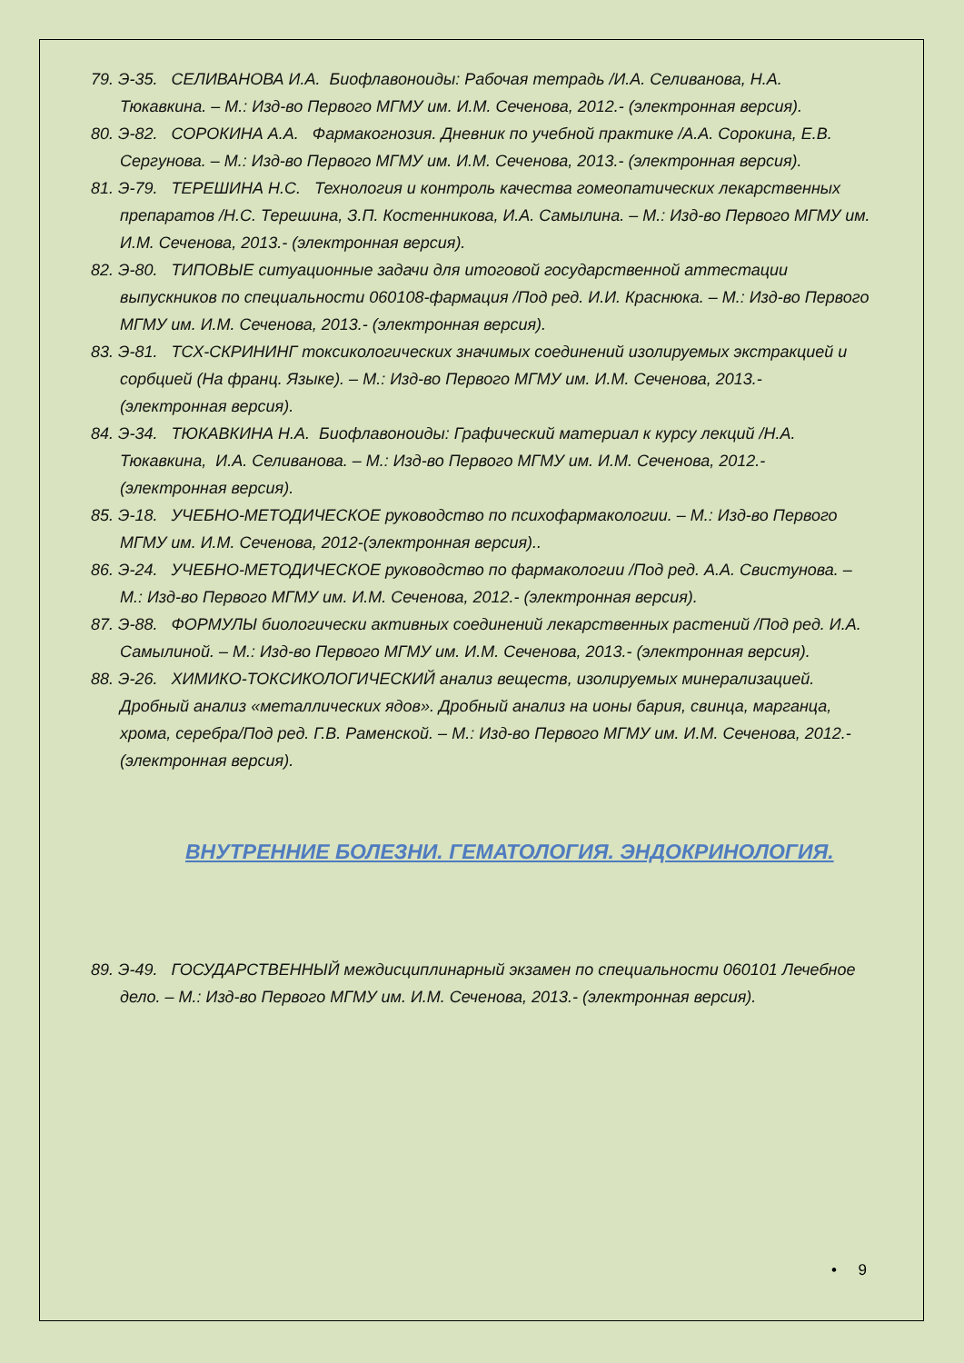79. Э-35. СЕЛИВАНОВА И.А. Биофлавоноиды: Рабочая тетрадь /И.А. Селиванова, Н.А. Тюкавкина. – М.: Изд-во Первого МГМУ им. И.М. Сеченова, 2012.- (электронная версия).
80. Э-82. СОРОКИНА А.А. Фармакогнозия. Дневник по учебной практике /А.А. Сорокина, Е.В. Сергунова. – М.: Изд-во Первого МГМУ им. И.М. Сеченова, 2013.- (электронная версия).
81. Э-79. ТЕРЕШИНА Н.С. Технология и контроль качества гомеопатических лекарственных препаратов /Н.С. Терешина, З.П. Костенникова, И.А. Самылина. – М.: Изд-во Первого МГМУ им. И.М. Сеченова, 2013.- (электронная версия).
82. Э-80. ТИПОВЫЕ ситуационные задачи для итоговой государственной аттестации выпускников по специальности 060108-фармация /Под ред. И.И. Краснюка. – М.: Изд-во Первого МГМУ им. И.М. Сеченова, 2013.- (электронная версия).
83. Э-81. ТСХ-СКРИНИНГ токсикологических значимых соединений изолируемых экстракцией и сорбцией (На франц. Языке). – М.: Изд-во Первого МГМУ им. И.М. Сеченова, 2013.- (электронная версия).
84. Э-34. ТЮКАВКИНА Н.А. Биофлавоноиды: Графический материал к курсу лекций /Н.А. Тюкавкина, И.А. Селиванова. – М.: Изд-во Первого МГМУ им. И.М. Сеченова, 2012.- (электронная версия).
85. Э-18. УЧЕБНО-МЕТОДИЧЕСКОЕ руководство по психофармакологии. – М.: Изд-во Первого МГМУ им. И.М. Сеченова, 2012-(электронная версия)..
86. Э-24. УЧЕБНО-МЕТОДИЧЕСКОЕ руководство по фармакологии /Под ред. А.А. Свистунова. – М.: Изд-во Первого МГМУ им. И.М. Сеченова, 2012.- (электронная версия).
87. Э-88. ФОРМУЛЫ биологически активных соединений лекарственных растений /Под ред. И.А. Самылиной. – М.: Изд-во Первого МГМУ им. И.М. Сеченова, 2013.- (электронная версия).
88. Э-26. ХИМИКО-ТОКСИКОЛОГИЧЕСКИЙ анализ веществ, изолируемых минерализацией. Дробный анализ «металлических ядов». Дробный анализ на ионы бария, свинца, марганца, хрома, серебра/Под ред. Г.В. Раменской. – М.: Изд-во Первого МГМУ им. И.М. Сеченова, 2012.- (электронная версия).
ВНУТРЕННИЕ БОЛЕЗНИ. ГЕМАТОЛОГИЯ. ЭНДОКРИНОЛОГИЯ.
89. Э-49. ГОСУДАРСТВЕННЫЙ междисциплинарный экзамен по специальности 060101 Лечебное дело. – М.: Изд-во Первого МГМУ им. И.М. Сеченова, 2013.- (электронная версия).
• 9